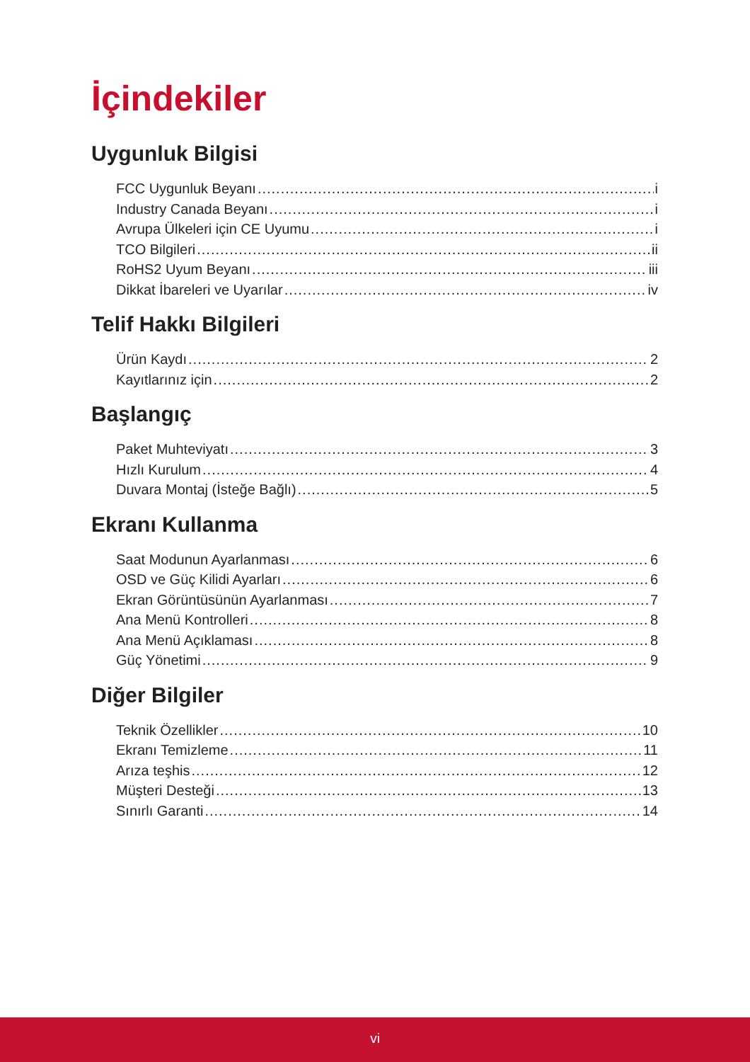İçindekiler
Uygunluk Bilgisi
FCC Uygunluk Beyanı i
Industry Canada Beyanı i
Avrupa Ülkeleri için CE Uyumu i
TCO Bilgileri ii
RoHS2 Uyum Beyanı iii
Dikkat İbareleri ve Uyarılar iv
Telif Hakkı Bilgileri
Ürün Kaydı 2
Kayıtlarınız için 2
Başlangıç
Paket Muhteviyatı 3
Hızlı Kurulum 4
Duvara Montaj (İsteğe Bağlı) 5
Ekranı Kullanma
Saat Modunun Ayarlanması 6
OSD ve Güç Kilidi Ayarları 6
Ekran Görüntüsünün Ayarlanması 7
Ana Menü Kontrolleri 8
Ana Menü Açıklaması 8
Güç Yönetimi 9
Diğer Bilgiler
Teknik Özellikler 10
Ekranı Temizleme 11
Arıza teşhis 12
Müşteri Desteği 13
Sınırlı Garanti 14
vi